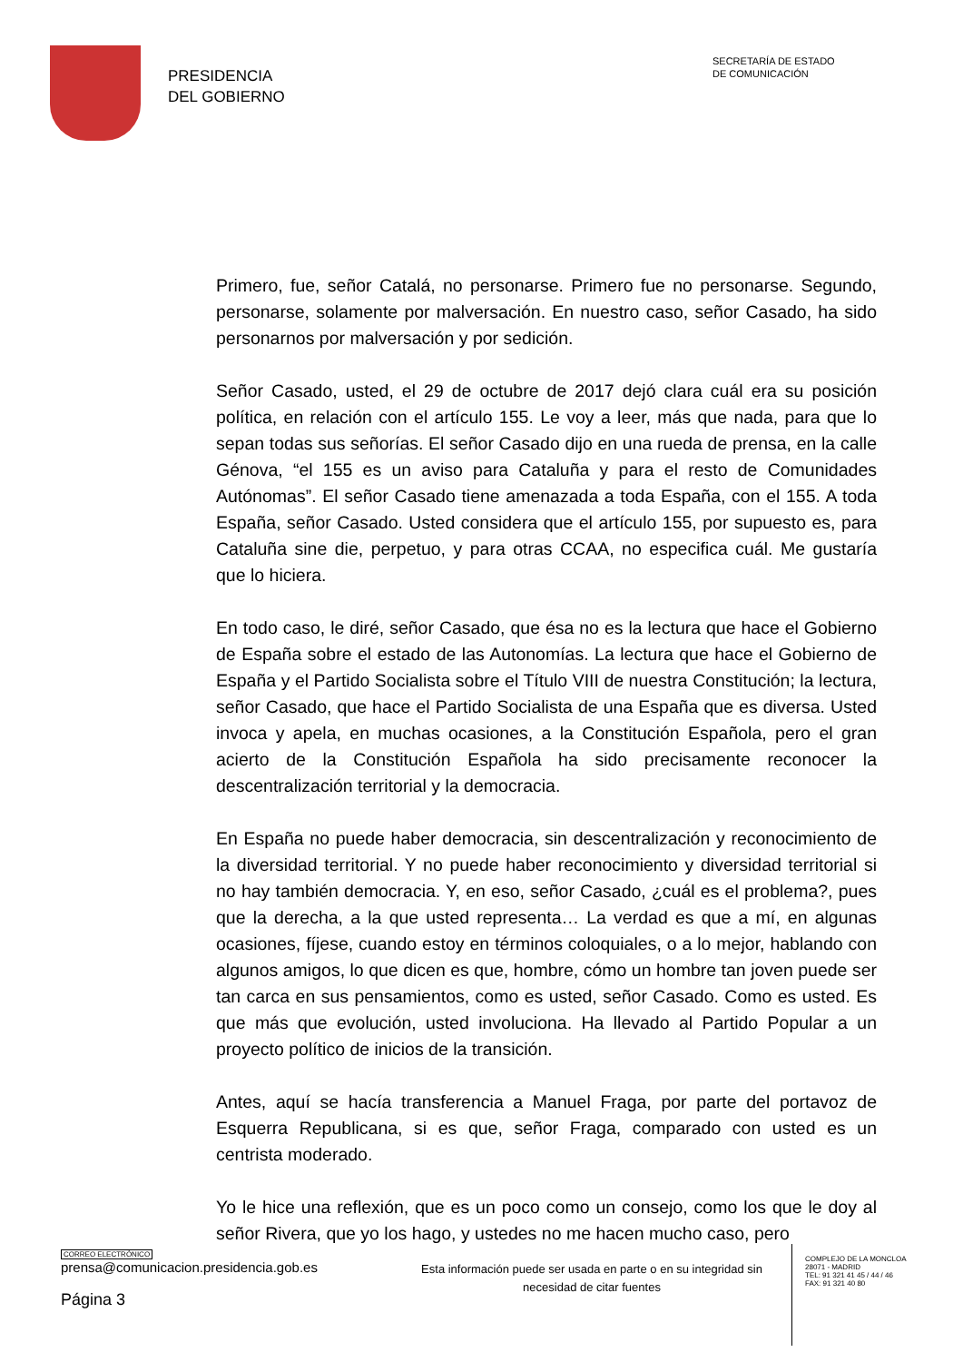PRESIDENCIA
DEL GOBIERNO
SECRETARÍA DE ESTADO
DE COMUNICACIÓN
Primero, fue, señor Catalá, no personarse. Primero fue no personarse. Segundo, personarse, solamente por malversación. En nuestro caso, señor Casado, ha sido personarnos por malversación y por sedición.
Señor Casado, usted, el 29 de octubre de 2017 dejó clara cuál era su posición política, en relación con el artículo 155. Le voy a leer, más que nada, para que lo sepan todas sus señorías. El señor Casado dijo en una rueda de prensa, en la calle Génova, “el 155 es un aviso para Cataluña y para el resto de Comunidades Autónomas”. El señor Casado tiene amenazada a toda España, con el 155. A toda España, señor Casado. Usted considera que el artículo 155, por supuesto es, para Cataluña sine die, perpetuo, y para otras CCAA, no especifica cuál. Me gustaría que lo hiciera.
En todo caso, le diré, señor Casado, que ésa no es la lectura que hace el Gobierno de España sobre el estado de las Autonomías. La lectura que hace el Gobierno de España y el Partido Socialista sobre el Título VIII de nuestra Constitución; la lectura, señor Casado, que hace el Partido Socialista de una España que es diversa. Usted invoca y apela, en muchas ocasiones, a la Constitución Española, pero el gran acierto de la Constitución Española ha sido precisamente reconocer la descentralización territorial y la democracia.
En España no puede haber democracia, sin descentralización y reconocimiento de la diversidad territorial. Y no puede haber reconocimiento y diversidad territorial si no hay también democracia. Y, en eso, señor Casado, ¿cuál es el problema?, pues que la derecha, a la que usted representa… La verdad es que a mí, en algunas ocasiones, fíjese, cuando estoy en términos coloquiales, o a lo mejor, hablando con algunos amigos, lo que dicen es que, hombre, cómo un hombre tan joven puede ser tan carca en sus pensamientos, como es usted, señor Casado. Como es usted. Es que más que evolución, usted involuciona. Ha llevado al Partido Popular a un proyecto político de inicios de la transición.
Antes, aquí se hacía transferencia a Manuel Fraga, por parte del portavoz de Esquerra Republicana, si es que, señor Fraga, comparado con usted es un centrista moderado.
Yo le hice una reflexión, que es un poco como un consejo, como los que le doy al señor Rivera, que yo los hago, y ustedes no me hacen mucho caso, pero
CORREO ELECTRÓNICO
prensa@comunicacion.presidencia.gob.es
Página 3
Esta información puede ser usada en parte o en su integridad sin necesidad de citar fuentes
COMPLEJO DE LA MONCLOA
28071 - MADRID
TEL: 91 321 41 45 / 44 / 46
FAX: 91 321 40 80